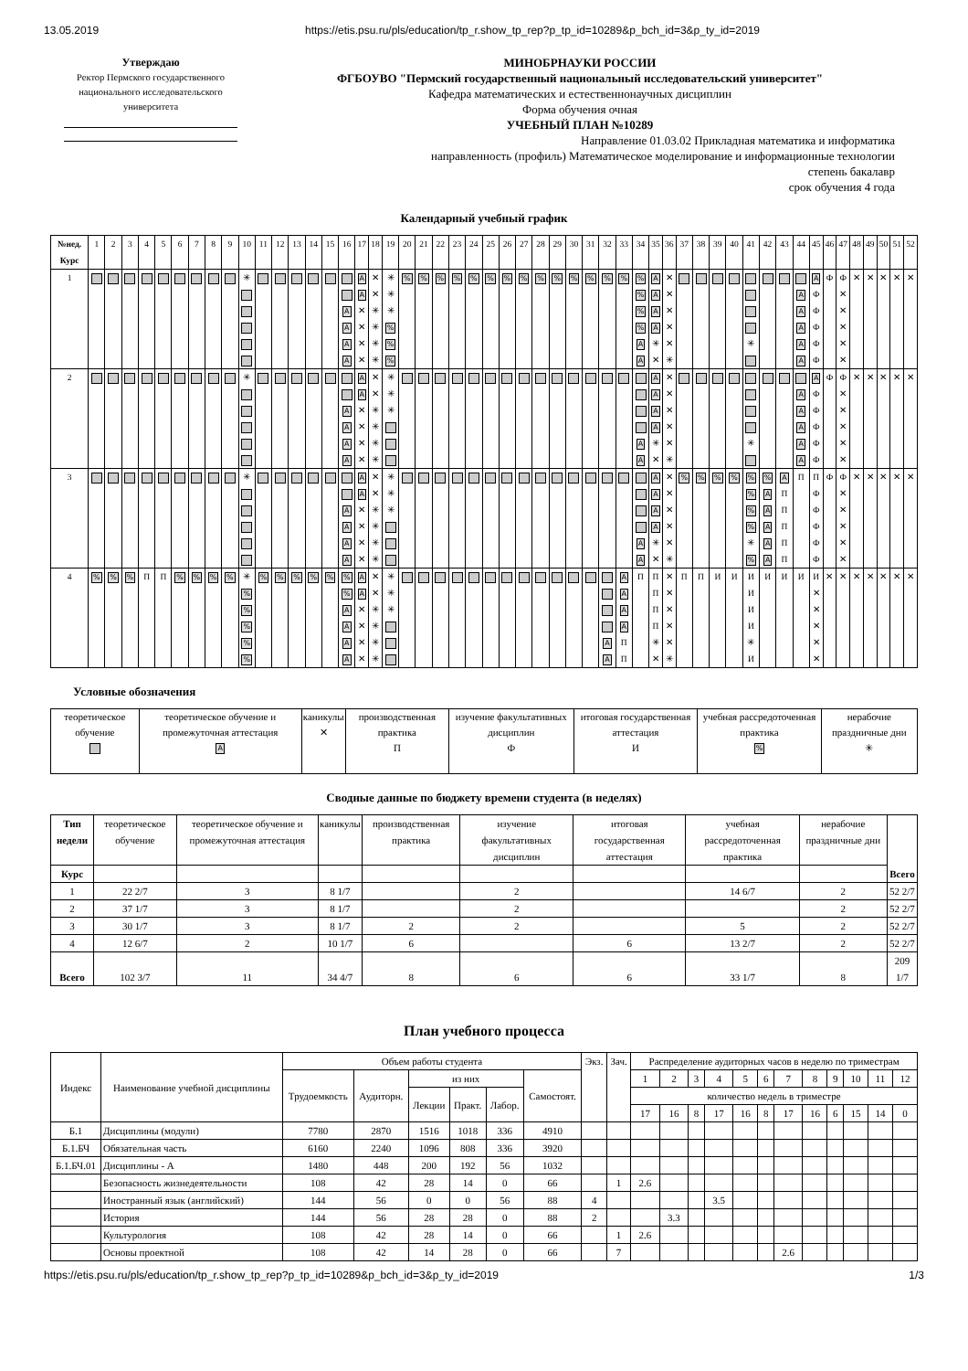13.05.2019 https://etis.psu.ru/pls/education/tp_r.show_tp_rep?p_tp_id=10289&p_bch_id=3&p_ty_id=2019
Утверждаю
Ректор Пермского государственного национального исследовательского университета
МИНОБРНАУКИ РОССИИ
ФГБОУВО "Пермский государственный национальный исследовательский университет"
Кафедра математических и естественнонаучных дисциплин
Форма обучения очная
УЧЕБНЫЙ ПЛАН №10289
Направление 01.03.02 Прикладная математика и информатика
направленность (профиль) Математическое моделирование и информационные технологии
степень бакалавр
срок обучения 4 года
Календарный учебный график
| №нед. Курс | 1 | 2 | 3 | 4 | 5 | 6 | 7 | 8 | 9 | 10 | 11 | 12 | 13 | 14 | 15 | 16 | 17 | 18 | 19 | 20 | 21 | 22 | 23 | 24 | 25 | 26 | 27 | 28 | 29 | 30 | 31 | 32 | 33 | 34 | 35 | 36 | 37 | 38 | 39 | 40 | 41 | 42 | 43 | 44 | 45 | 46 | 47 | 48 | 49 | 50 | 51 | 52 |
| 1 | | | | | | | | | | ✳ | | | | | | A A A A | A A ✕ ✕ ✕ ✕ | ✕ ✕ ✳ ✳ ✳ ✳ | ✳ ✳ ✳ % % % | % | % | % | % | % | % | % | % | % | % | % | % | % | % | % % % % A A | A A A A ✳ ✕ | ✕ ✕ ✕ ✕ ✕ ✳ | | | | | ✳ | | | A A A A A | A Ф Ф Ф Ф Ф | Ф | Ф ✕ ✕ ✕ ✕ ✕ | ✕ | ✕ | ✕ | ✕ | ✕ |
| 2 | | | | | | | | | | ✳ | | | | | | A A A A | A A ✕ ✕ ✕ ✕ | ✕ ✕ ✳ ✳ ✳ ✳ | ✳ ✳ ✳ | | | | | | | | | | | | | | | A A | A A A A ✳ ✕ | ✕ ✕ ✕ ✕ ✕ ✳ | | | | | ✳ | | | A A A A A | A Ф Ф Ф Ф Ф | Ф | Ф ✕ ✕ ✕ ✕ ✕ | ✕ | ✕ | ✕ | ✕ | ✕ |
| 3 | | | | | | | | | | ✳ | | | | | | A A A A | A A ✕ ✕ ✕ ✕ | ✕ ✕ ✳ ✳ ✳ ✳ | ✳ ✳ ✳ | | | | | | | | | | | | | | | A A | A A A A ✳ ✕ | ✕ ✕ ✕ ✕ ✕ ✳ | % | % | % | % | % % % % ✳ % | % A A A A A | A П П П П П | П | П Ф Ф Ф Ф Ф | Ф | Ф ✕ ✕ ✕ ✕ ✕ | ✕ | ✕ | ✕ | ✕ | ✕ |
| 4 | % | % | % | П | П | % | % | % | % | ✳ % % % % % | % | % | % | % | % | % % A A A A | A A ✕ ✕ ✕ ✕ | ✕ ✕ ✳ ✳ ✳ ✳ | ✳ ✳ ✳ | | | | | | | | | | | | | A A | A A A A П П | П | П П П П ✳ ✕ | ✕ ✕ ✕ ✕ ✕ ✳ | П | П | И | И | И И И И ✳ И | И | И | И | И ✕ ✕ ✕ ✕ ✕ | ✕ | ✕ | ✕ | ✕ | ✕ | ✕ | ✕ |
Условные обозначения
| теоретическое обучение | теоретическое обучение и промежуточная аттестация A | каникулы ✕ | производственная практика П | изучение факультативных дисциплин Ф | итоговая государственная аттестация И | учебная рассредоточенная практика % | нерабочие праздничные дни ✳ |
Сводные данные по бюджету времени студента (в неделях)
| Тип недели | теоретическое обучение | теоретическое обучение и промежуточная аттестация | каникулы | производственная практика | изучение факультативных дисциплин | итоговая государственная аттестация | учебная рассредоточенная практика | нерабочие праздничные дни | Всего |
| Курс | | | | | | | | | |
| 1 | 22 2/7 | 3 | 8 1/7 | | 2 | | 14 6/7 | 2 | 52 2/7 |
| 2 | 37 1/7 | 3 | 8 1/7 | | 2 | | | 2 | 52 2/7 |
| 3 | 30 1/7 | 3 | 8 1/7 | 2 | 2 | | 5 | 2 | 52 2/7 |
| 4 | 12 6/7 | 2 | 10 1/7 | 6 | | 6 | 13 2/7 | 2 | 52 2/7 |
| Всего | 102 3/7 | 11 | 34 4/7 | 8 | 6 | 6 | 33 1/7 | 8 | 209 1/7 |
План учебного процесса
| Индекс | Наименование учебной дисциплины | Объем работы студента | | | | | | Экз. | Зач. | Распределение аудиторных часов в неделю по триместрам | | | | | | | | | | | |
| | | Трудоемкость | Аудиторн. | из них | | | Самостоят. | | | 1 | 2 | 3 | 4 | 5 | 6 | 7 | 8 | 9 | 10 | 11 | 12 |
| | | | | Лекции | Практ. | Лабор. | | | | количество недель в триместре | | | | | | | | | | | |
| | | | | | | | | | | 17 | 16 | 8 | 17 | 16 | 8 | 17 | 16 | 6 | 15 | 14 | 0 |
| Б.1 | Дисциплины (модули) | 7780 | 2870 | 1516 | 1018 | 336 | 4910 | | | | | | | | | | | | | | |
| Б.1.БЧ | Обязательная часть | 6160 | 2240 | 1096 | 808 | 336 | 3920 | | | | | | | | | | | | | | |
| Б.1.БЧ.01 | Дисциплины - А | 1480 | 448 | 200 | 192 | 56 | 1032 | | | | | | | | | | | | | | |
| | Безопасность жизнедеятельности | 108 | 42 | 28 | 14 | 0 | 66 | | 1 | 2.6 | | | | | | | | | | | |
| | Иностранный язык (английский) | 144 | 56 | 0 | 0 | 56 | 88 | 4 | | | | | 3.5 | | | | | | | | |
| | История | 144 | 56 | 28 | 28 | 0 | 88 | 2 | | | 3.3 | | | | | | | | | | |
| | Культурология | 108 | 42 | 28 | 14 | 0 | 66 | | 1 | 2.6 | | | | | | | | | | | |
| | Основы проектной | 108 | 42 | 14 | 28 | 0 | 66 | | 7 | | | | | | | 2.6 | | | | | |
https://etis.psu.ru/pls/education/tp_r.show_tp_rep?p_tp_id=10289&p_bch_id=3&p_ty_id=2019 1/3